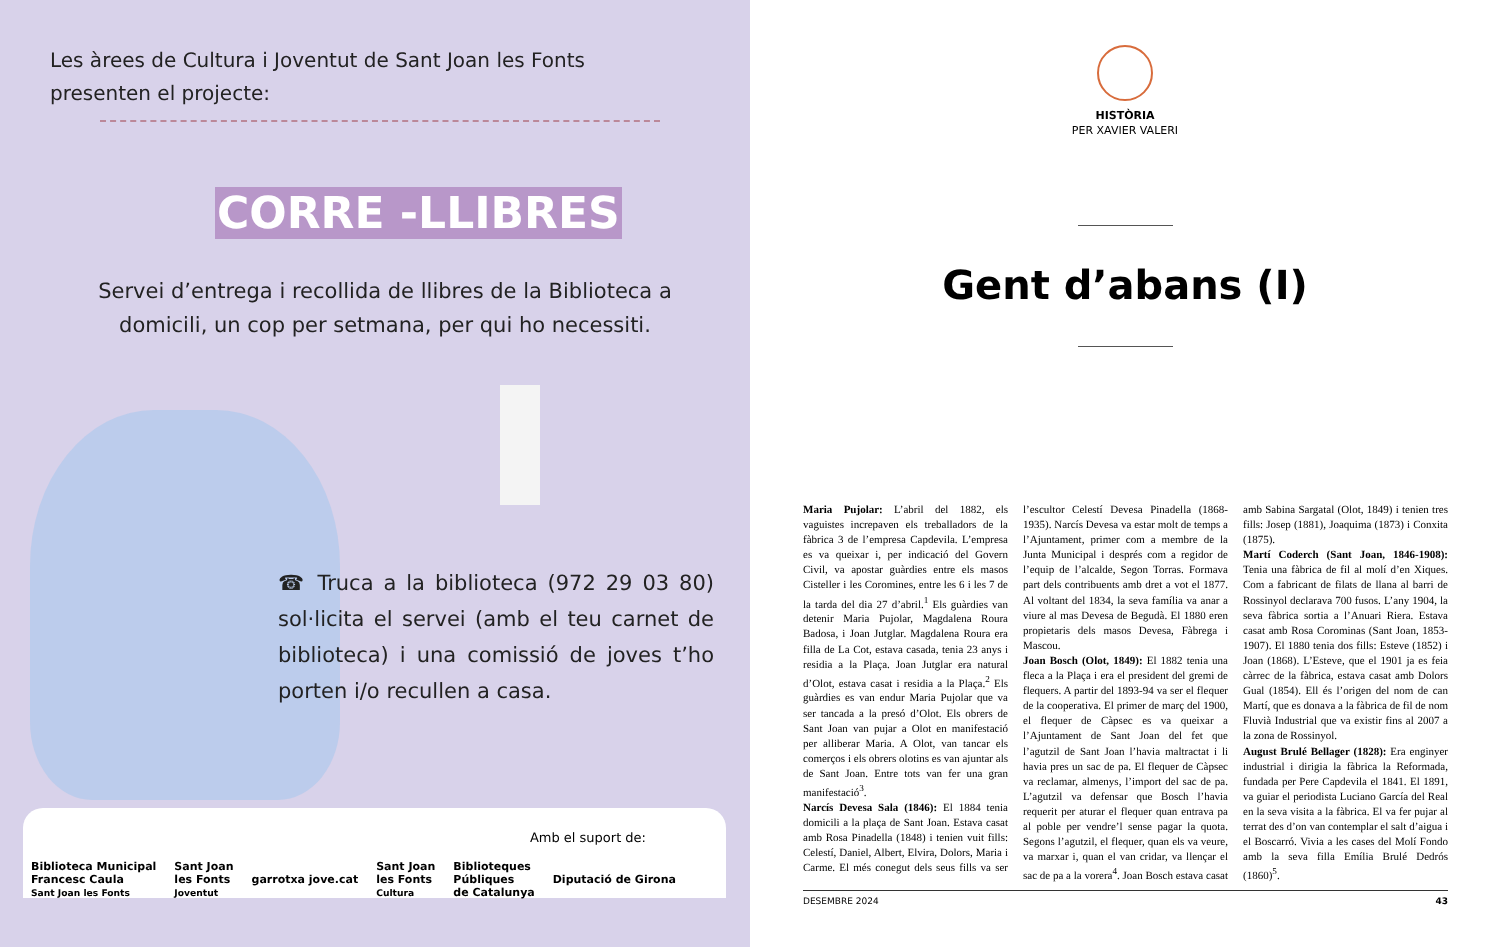Les àrees de Cultura i Joventut de Sant Joan les Fonts
presenten el projecte:
CORRE -LLIBRES
Servei d’entrega i recollida de llibres de la Biblioteca a domicili, un cop per setmana, per qui ho necessiti.
☎ Truca a la biblioteca (972 29 03 80) sol·licita el servei (amb el teu carnet de biblioteca) i una comissió de joves t’ho porten i/o recullen a casa.
Amb el suport de:
Biblioteca Municipal
Francesc Caula
Sant Joan les Fonts Sant Joan
les Fonts
Joventut garrotxa jove.cat Sant Joan
les Fonts
Cultura Biblioteques
Públiques
de Catalunya Diputació de Girona
HISTÒRIA
PER XAVIER VALERI
Gent d’abans (I)
Maria Pujolar: L’abril del 1882, els vaguistes increpaven els treballadors de la fàbrica 3 de l’empresa Capdevila. L’empresa es va queixar i, per indicació del Govern Civil, va apostar guàrdies entre els masos Cisteller i les Coromines, entre les 6 i les 7 de la tarda del dia 27 d’abril.<sup>1</sup> Els guàrdies van detenir Maria Pujolar, Magdalena Roura Badosa, i Joan Jutglar. Magdalena Roura era filla de La Cot, estava casada, tenia 23 anys i residia a la Plaça. Joan Jutglar era natural d’Olot, estava casat i residia a la Plaça.<sup>2</sup> Els guàrdies es van endur Maria Pujolar que va ser tancada a la presó d’Olot. Els obrers de Sant Joan van pujar a Olot en manifestació per alliberar Maria. A Olot, van tancar els comerços i els obrers olotins es van ajuntar als de Sant Joan. Entre tots van fer una gran manifestació<sup>3</sup>.
Narcís Devesa Sala (1846): El 1884 tenia domicili a la plaça de Sant Joan. Estava casat amb Rosa Pinadella (1848) i tenien vuit fills: Celestí, Daniel, Albert, Elvira, Dolors, Maria i Carme. El més conegut dels seus fills va ser l’escultor Celestí Devesa Pinadella (1868-1935). Narcís Devesa va estar molt de temps a l’Ajuntament, primer com a membre de la Junta Municipal i després com a regidor de l’equip de l’alcalde, Segon Torras. Formava part dels contribuents amb dret a vot el 1877. Al voltant del 1834, la seva família va anar a viure al mas Devesa de Begudà. El 1880 eren propietaris dels masos Devesa, Fàbrega i Mascou.
Joan Bosch (Olot, 1849): El 1882 tenia una fleca a la Plaça i era el president del gremi de flequers. A partir del 1893-94 va ser el flequer de la cooperativa. El primer de març del 1900, el flequer de Càpsec es va queixar a l’Ajuntament de Sant Joan del fet que l’agutzil de Sant Joan l’havia maltractat i li havia pres un sac de pa. El flequer de Càpsec va reclamar, almenys, l’import del sac de pa. L’agutzil va defensar que Bosch l’havia requerit per aturar el flequer quan entrava pa al poble per vendre’l sense pagar la quota. Segons l’agutzil, el flequer, quan els va veure, va marxar i, quan el van cridar, va llençar el sac de pa a la vorera<sup>4</sup>. Joan Bosch estava casat amb Sabina Sargatal (Olot, 1849) i tenien tres fills: Josep (1881), Joaquima (1873) i Conxita (1875).
Martí Coderch (Sant Joan, 1846-1908): Tenia una fàbrica de fil al molí d’en Xiques. Com a fabricant de filats de llana al barri de Rossinyol declarava 700 fusos. L’any 1904, la seva fàbrica sortia a l’Anuari Riera. Estava casat amb Rosa Corominas (Sant Joan, 1853-1907). El 1880 tenia dos fills: Esteve (1852) i Joan (1868). L’Esteve, que el 1901 ja es feia càrrec de la fàbrica, estava casat amb Dolors Gual (1854). Ell és l’origen del nom de can Martí, que es donava a la fàbrica de fil de nom Fluvià Industrial que va existir fins al 2007 a la zona de Rossinyol.
August Brulé Bellager (1828): Era enginyer industrial i dirigia la fàbrica la Reformada, fundada per Pere Capdevila el 1841. El 1891, va guiar el periodista Luciano García del Real en la seva visita a la fàbrica. El va fer pujar al terrat des d’on van contemplar el salt d’aigua i el Boscarró. Vivia a les cases del Molí Fondo amb la seva filla Emília Brulé Dedrós (1860)<sup>5</sup>.
DESEMBRE 2024 43